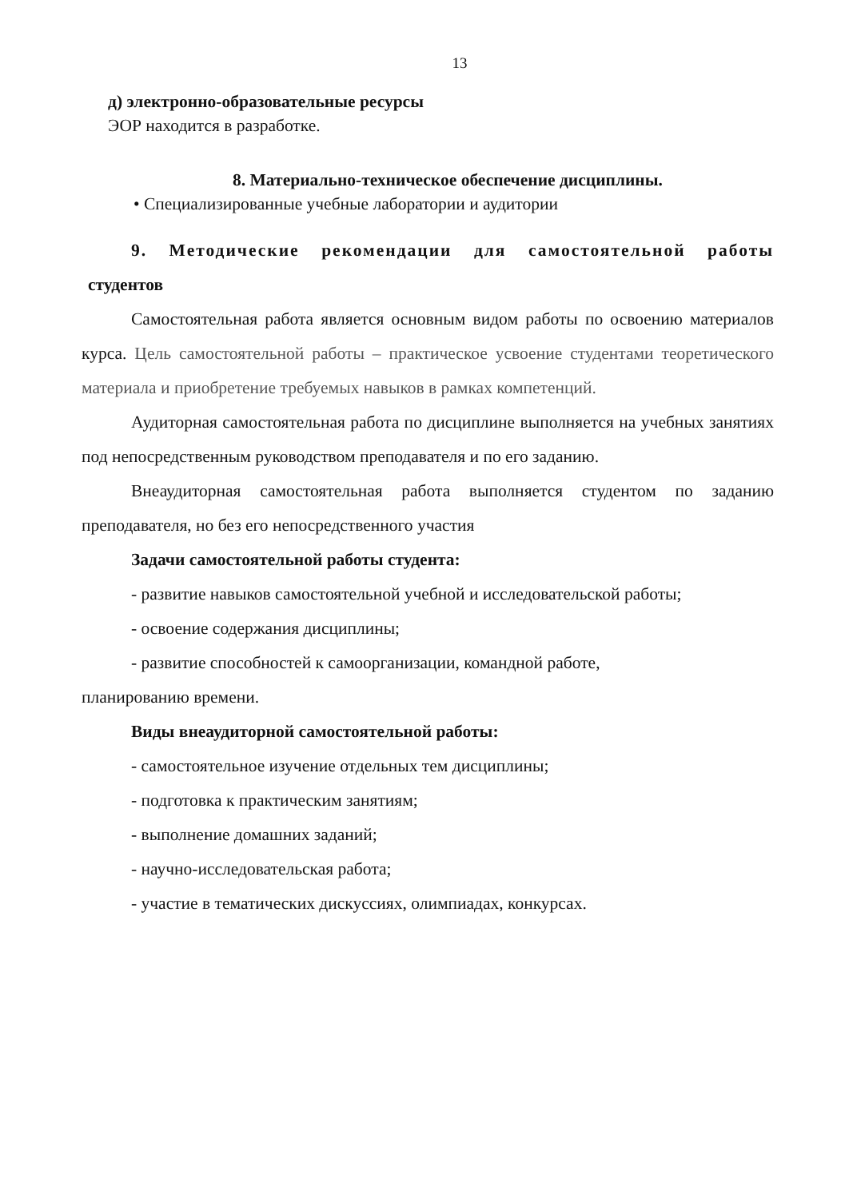13
д) электронно-образовательные ресурсы
ЭОР находится в разработке.
8. Материально-техническое обеспечение дисциплины.
• Специализированные учебные лаборатории и аудитории
9. Методические рекомендации для самостоятельной работы
студентов
Самостоятельная работа является основным видом работы по освоению материалов курса. Цель самостоятельной работы – практическое усвоение студентами теоретического материала и приобретение требуемых навыков в рамках компетенций.
Аудиторная самостоятельная работа по дисциплине выполняется на учебных занятиях под непосредственным руководством преподавателя и по его заданию.
Внеаудиторная самостоятельная работа выполняется студентом по заданию преподавателя, но без его непосредственного участия
Задачи самостоятельной работы студента:
- развитие навыков самостоятельной учебной и исследовательской работы;
- освоение содержания дисциплины;
- развитие способностей к самоорганизации, командной работе,
планированию времени.
Виды внеаудиторной самостоятельной работы:
- самостоятельное изучение отдельных тем дисциплины;
- подготовка к практическим занятиям;
- выполнение домашних заданий;
- научно-исследовательская работа;
- участие в тематических дискуссиях, олимпиадах, конкурсах.